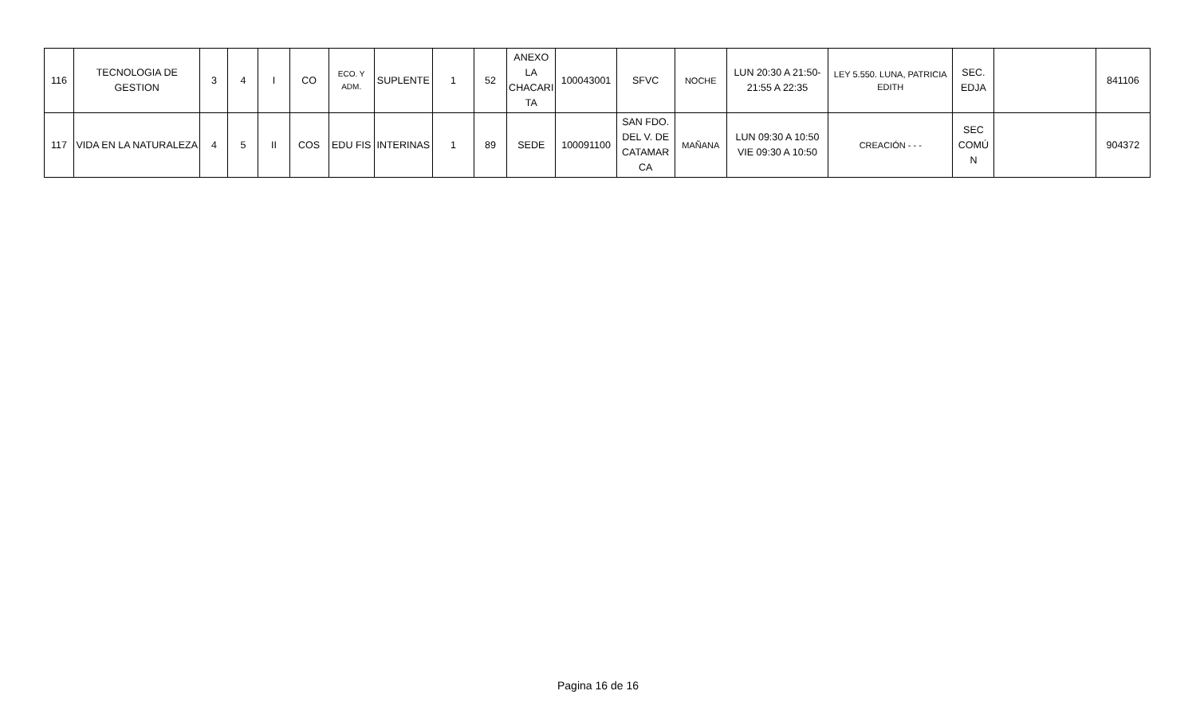| 116 | TECNOLOGIA DE GESTION | 3 | 4 | I | CO | ECO. Y ADM. | SUPLENTE | 1 | 52 | ANEXO LA CHACARI TA | 100043001 | SFVC | NOCHE | LUN 20:30 A 21:50- 21:55 A 22:35 | LEY 5.550. LUNA, PATRICIA EDITH | SEC. EDJA | | 841106 |
| 117 | VIDA EN LA NATURALEZA | 4 | 5 | II | COS | EDU FIS | INTERINAS | 1 | 89 | SEDE | 100091100 | SAN FDO. DEL V. DE CATAMAR CA | MAÑANA | LUN 09:30 A 10:50 VIE 09:30 A 10:50 | CREACIÓN - - - | SEC COMÚ N | | 904372 |
Pagina 16 de 16